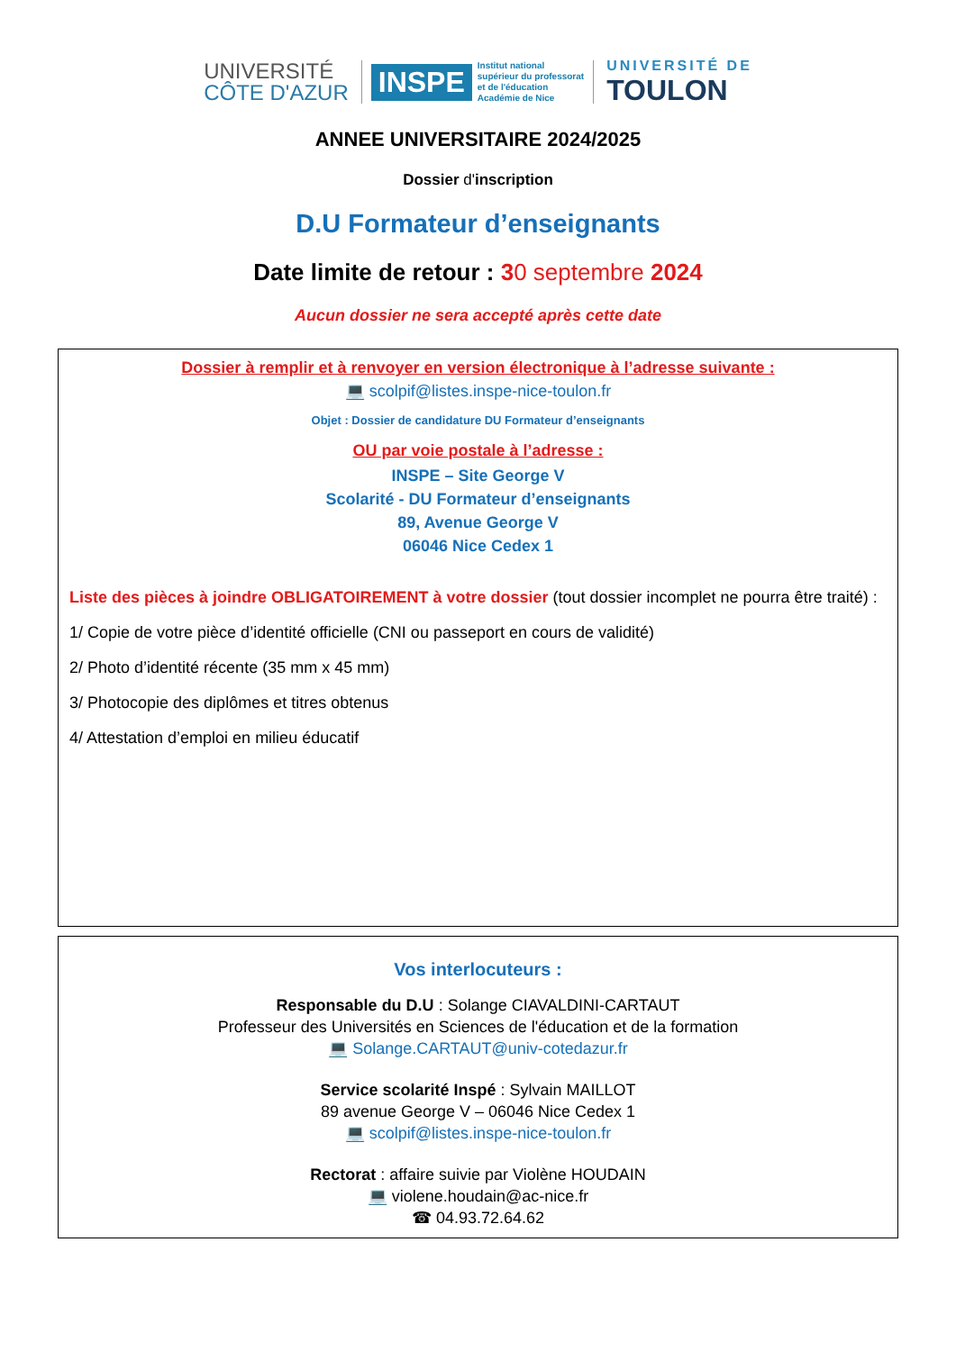UNIVERSITÉ
CÔTE D'AZUR
INSPE
Institut national
supérieur du professorat
et de l'éducation
Académie de Nice
UNIVERSITÉ DE
TOULON
ANNEE UNIVERSITAIRE 2024/2025
Dossier d'inscription
D.U Formateur d’enseignants
Date limite de retour : 30 septembre 2024
Aucun dossier ne sera accepté après cette date
Dossier à remplir et à renvoyer en version électronique à l’adresse suivante :
💻 scolpif@listes.inspe-nice-toulon.fr
Objet : Dossier de candidature DU Formateur d’enseignants
OU par voie postale à l’adresse :
INSPE – Site George V
Scolarité - DU Formateur d’enseignants
89, Avenue George V
06046 Nice Cedex 1
Liste des pièces à joindre OBLIGATOIREMENT à votre dossier (tout dossier incomplet ne pourra être traité) :
1/ Copie de votre pièce d’identité officielle (CNI ou passeport en cours de validité)
2/ Photo d’identité récente (35 mm x 45 mm)
3/ Photocopie des diplômes et titres obtenus
4/ Attestation d’emploi en milieu éducatif
Vos interlocuteurs :
Responsable du D.U : Solange CIAVALDINI-CARTAUT
Professeur des Universités en Sciences de l'éducation et de la formation
💻 Solange.CARTAUT@univ-cotedazur.fr
Service scolarité Inspé : Sylvain MAILLOT
89 avenue George V – 06046 Nice Cedex 1
💻 scolpif@listes.inspe-nice-toulon.fr
Rectorat : affaire suivie par Violène HOUDAIN
💻 violene.houdain@ac-nice.fr
☎ 04.93.72.64.62